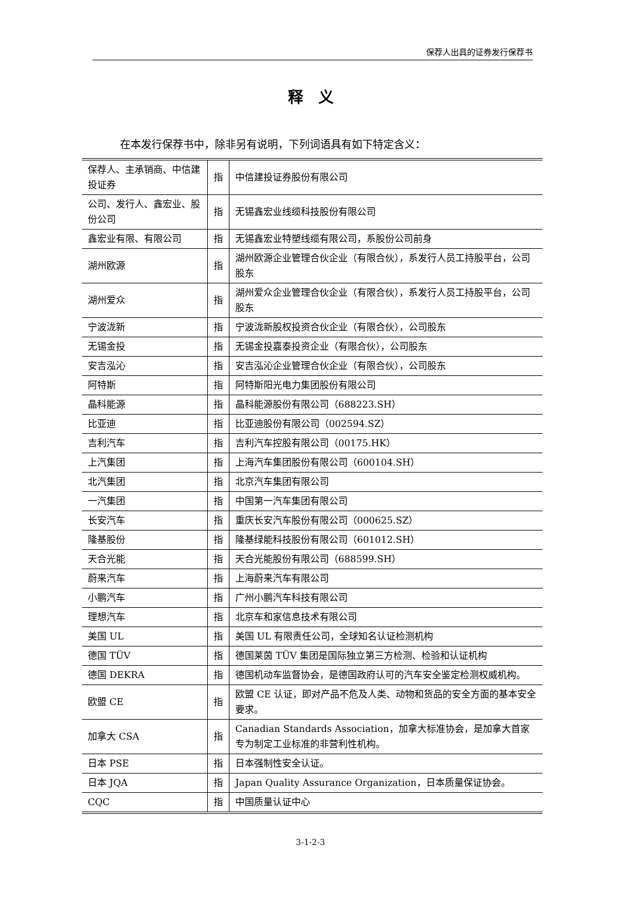保荐人出具的证券发行保荐书
释　义
在本发行保荐书中，除非另有说明，下列词语具有如下特定含义：
| 保荐人、主承销商、中信建投证券 | 指 | 中信建投证券股份有限公司 |
| 公司、发行人、鑫宏业、股份公司 | 指 | 无锡鑫宏业线缆科技股份有限公司 |
| 鑫宏业有限、有限公司 | 指 | 无锡鑫宏业特塑线缆有限公司，系股份公司前身 |
| 湖州欧源 | 指 | 湖州欧源企业管理合伙企业（有限合伙），系发行人员工持股平台，公司股东 |
| 湖州爱众 | 指 | 湖州爱众企业管理合伙企业（有限合伙），系发行人员工持股平台，公司股东 |
| 宁波泷新 | 指 | 宁波泷新股权投资合伙企业（有限合伙），公司股东 |
| 无锡金投 | 指 | 无锡金投嘉泰投资企业（有限合伙），公司股东 |
| 安吉泓沁 | 指 | 安吉泓沁企业管理合伙企业（有限合伙），公司股东 |
| 阿特斯 | 指 | 阿特斯阳光电力集团股份有限公司 |
| 晶科能源 | 指 | 晶科能源股份有限公司（688223.SH） |
| 比亚迪 | 指 | 比亚迪股份有限公司（002594.SZ） |
| 吉利汽车 | 指 | 吉利汽车控股有限公司（00175.HK） |
| 上汽集团 | 指 | 上海汽车集团股份有限公司（600104.SH） |
| 北汽集团 | 指 | 北京汽车集团有限公司 |
| 一汽集团 | 指 | 中国第一汽车集团有限公司 |
| 长安汽车 | 指 | 重庆长安汽车股份有限公司（000625.SZ） |
| 隆基股份 | 指 | 隆基绿能科技股份有限公司（601012.SH） |
| 天合光能 | 指 | 天合光能股份有限公司（688599.SH） |
| 蔚来汽车 | 指 | 上海蔚来汽车有限公司 |
| 小鹏汽车 | 指 | 广州小鹏汽车科技有限公司 |
| 理想汽车 | 指 | 北京车和家信息技术有限公司 |
| 美国 UL | 指 | 美国 UL 有限责任公司，全球知名认证检测机构 |
| 德国 TÜV | 指 | 德国莱茵 TÜV 集团是国际独立第三方检测、检验和认证机构 |
| 德国 DEKRA | 指 | 德国机动车监督协会，是德国政府认可的汽车安全鉴定检测权威机构。 |
| 欧盟 CE | 指 | 欧盟 CE 认证，即对产品不危及人类、动物和货品的安全方面的基本安全要求。 |
| 加拿大 CSA | 指 | Canadian Standards Association，加拿大标准协会，是加拿大首家专为制定工业标准的非营利性机构。 |
| 日本 PSE | 指 | 日本强制性安全认证。 |
| 日本 JQA | 指 | Japan Quality Assurance Organization，日本质量保证协会。 |
| CQC | 指 | 中国质量认证中心 |
3-1-2-3